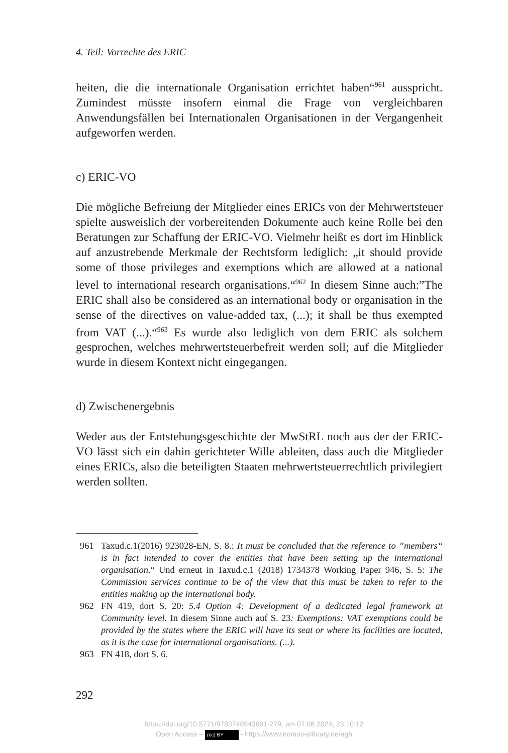4. Teil: Vorrechte des ERIC
heiten, die die internationale Organisation errichtet haben“<sup>961</sup> ausspricht. Zumindest müsste insofern einmal die Frage von vergleichbaren Anwendungsfällen bei Internationalen Organisationen in der Vergangenheit aufgeworfen werden.
c) ERIC-VO
Die mögliche Befreiung der Mitglieder eines ERICs von der Mehrwertsteuer spielte ausweislich der vorbereitenden Dokumente auch keine Rolle bei den Beratungen zur Schaffung der ERIC-VO. Vielmehr heißt es dort im Hinblick auf anzustrebende Merkmale der Rechtsform lediglich: „it should provide some of those privileges and exemptions which are allowed at a national level to international research organisations.“<sup>962</sup> In diesem Sinne auch:”The ERIC shall also be considered as an international body or organisation in the sense of the directives on value-added tax, (...); it shall be thus exempted from VAT (...).“<sup>963</sup> Es wurde also lediglich von dem ERIC als solchem gesprochen, welches mehrwertsteuerbefreit werden soll; auf die Mitglieder wurde in diesem Kontext nicht eingegangen.
d) Zwischenergebnis
Weder aus der Entstehungsgeschichte der MwStRL noch aus der der ERIC-VO lässt sich ein dahin gerichteter Wille ableiten, dass auch die Mitglieder eines ERICs, also die beteiligten Staaten mehrwertsteuerrechtlich privilegiert werden sollten.
961 Taxud.c.1(2016) 923028-EN, S. 8.: It must be concluded that the reference to ”members“ is in fact intended to cover the entities that have been setting up the international organisation.“ Und erneut in Taxud.c.1 (2018) 1734378 Working Paper 946, S. 5: The Commission services continue to be of the view that this must be taken to refer to the entities making up the international body.
962 FN 419, dort S. 20: 5.4 Option 4: Development of a dedicated legal framework at Community level. In diesem Sinne auch auf S. 23: Exemptions: VAT exemptions could be provided by the states where the ERIC will have its seat or where its facilities are located, as it is the case for international organisations. (...).
963 FN 418, dort S. 6.
292
https://doi.org/10.5771/9783748943891-279, am 07.06.2024, 23:10:12
Open Access – (cc) BY - https://www.nomos-elibrary.de/agb